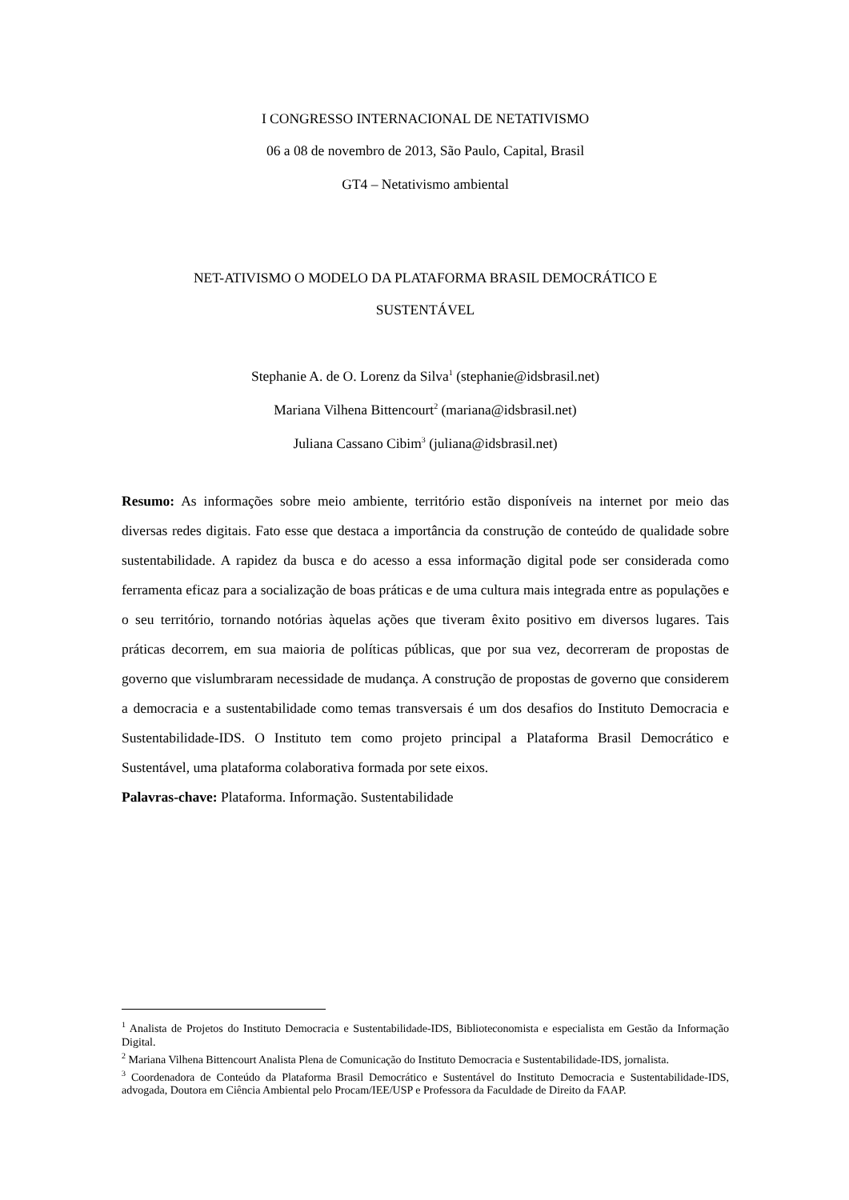I CONGRESSO INTERNACIONAL DE NETATIVISMO
06 a 08 de novembro de 2013, São Paulo, Capital, Brasil
GT4 – Netativismo ambiental
NET-ATIVISMO O MODELO DA PLATAFORMA BRASIL DEMOCRÁTICO E
SUSTENTÁVEL
Stephanie A. de O. Lorenz da Silva<sup>1</sup> (stephanie@idsbrasil.net)
Mariana Vilhena Bittencourt<sup>2</sup> (mariana@idsbrasil.net)
Juliana Cassano Cibim<sup>3</sup> (juliana@idsbrasil.net)
Resumo: As informações sobre meio ambiente, território estão disponíveis na internet por meio das diversas redes digitais. Fato esse que destaca a importância da construção de conteúdo de qualidade sobre sustentabilidade. A rapidez da busca e do acesso a essa informação digital pode ser considerada como ferramenta eficaz para a socialização de boas práticas e de uma cultura mais integrada entre as populações e o seu território, tornando notórias àquelas ações que tiveram êxito positivo em diversos lugares. Tais práticas decorrem, em sua maioria de políticas públicas, que por sua vez, decorreram de propostas de governo que vislumbraram necessidade de mudança. A construção de propostas de governo que considerem a democracia e a sustentabilidade como temas transversais é um dos desafios do Instituto Democracia e Sustentabilidade-IDS. O Instituto tem como projeto principal a Plataforma Brasil Democrático e Sustentável, uma plataforma colaborativa formada por sete eixos.
Palavras-chave: Plataforma. Informação. Sustentabilidade
<sup>1</sup> Analista de Projetos do Instituto Democracia e Sustentabilidade-IDS, Biblioteconomista e especialista em Gestão da Informação Digital.
<sup>2</sup> Mariana Vilhena Bittencourt Analista Plena de Comunicação do Instituto Democracia e Sustentabilidade-IDS, jornalista.
<sup>3</sup> Coordenadora de Conteúdo da Plataforma Brasil Democrático e Sustentável do Instituto Democracia e Sustentabilidade-IDS, advogada, Doutora em Ciência Ambiental pelo Procam/IEE/USP e Professora da Faculdade de Direito da FAAP.